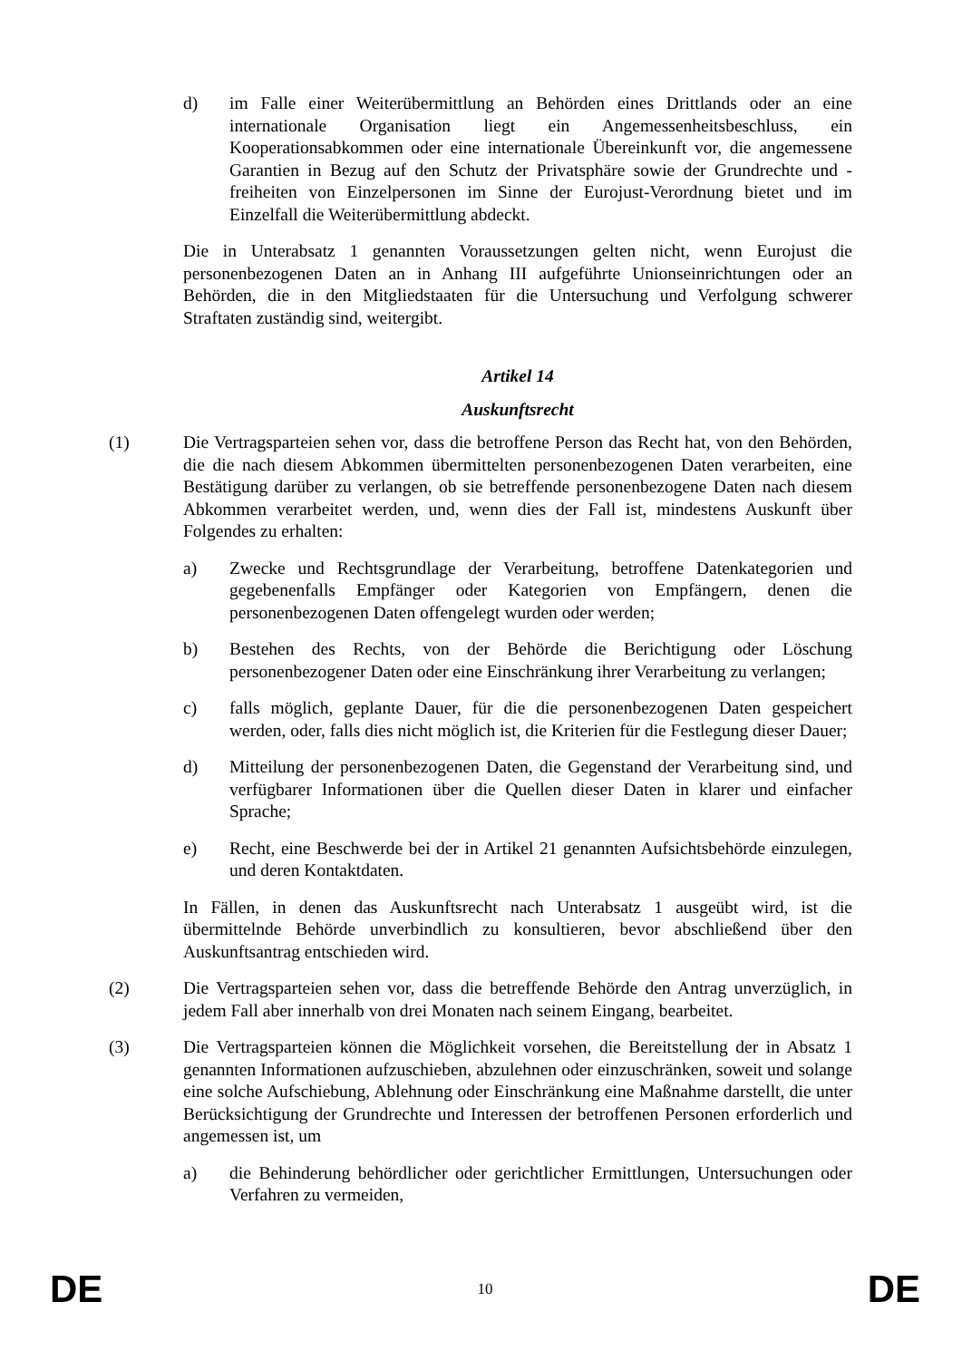d) im Falle einer Weiterübermittlung an Behörden eines Drittlands oder an eine internationale Organisation liegt ein Angemessenheitsbeschluss, ein Kooperationsabkommen oder eine internationale Übereinkunft vor, die angemessene Garantien in Bezug auf den Schutz der Privatsphäre sowie der Grundrechte und -freiheiten von Einzelpersonen im Sinne der Eurojust-Verordnung bietet und im Einzelfall die Weiterübermittlung abdeckt.
Die in Unterabsatz 1 genannten Voraussetzungen gelten nicht, wenn Eurojust die personenbezogenen Daten an in Anhang III aufgeführte Unionseinrichtungen oder an Behörden, die in den Mitgliedstaaten für die Untersuchung und Verfolgung schwerer Straftaten zuständig sind, weitergibt.
Artikel 14
Auskunftsrecht
(1) Die Vertragsparteien sehen vor, dass die betroffene Person das Recht hat, von den Behörden, die die nach diesem Abkommen übermittelten personenbezogenen Daten verarbeiten, eine Bestätigung darüber zu verlangen, ob sie betreffende personenbezogene Daten nach diesem Abkommen verarbeitet werden, und, wenn dies der Fall ist, mindestens Auskunft über Folgendes zu erhalten:
a) Zwecke und Rechtsgrundlage der Verarbeitung, betroffene Datenkategorien und gegebenenfalls Empfänger oder Kategorien von Empfängern, denen die personenbezogenen Daten offengelegt wurden oder werden;
b) Bestehen des Rechts, von der Behörde die Berichtigung oder Löschung personenbezogener Daten oder eine Einschränkung ihrer Verarbeitung zu verlangen;
c) falls möglich, geplante Dauer, für die die personenbezogenen Daten gespeichert werden, oder, falls dies nicht möglich ist, die Kriterien für die Festlegung dieser Dauer;
d) Mitteilung der personenbezogenen Daten, die Gegenstand der Verarbeitung sind, und verfügbarer Informationen über die Quellen dieser Daten in klarer und einfacher Sprache;
e) Recht, eine Beschwerde bei der in Artikel 21 genannten Aufsichtsbehörde einzulegen, und deren Kontaktdaten.
In Fällen, in denen das Auskunftsrecht nach Unterabsatz 1 ausgeübt wird, ist die übermittelnde Behörde unverbindlich zu konsultieren, bevor abschließend über den Auskunftsantrag entschieden wird.
(2) Die Vertragsparteien sehen vor, dass die betreffende Behörde den Antrag unverzüglich, in jedem Fall aber innerhalb von drei Monaten nach seinem Eingang, bearbeitet.
(3) Die Vertragsparteien können die Möglichkeit vorsehen, die Bereitstellung der in Absatz 1 genannten Informationen aufzuschieben, abzulehnen oder einzuschränken, soweit und solange eine solche Aufschiebung, Ablehnung oder Einschränkung eine Maßnahme darstellt, die unter Berücksichtigung der Grundrechte und Interessen der betroffenen Personen erforderlich und angemessen ist, um
a) die Behinderung behördlicher oder gerichtlicher Ermittlungen, Untersuchungen oder Verfahren zu vermeiden,
DE 10 DE